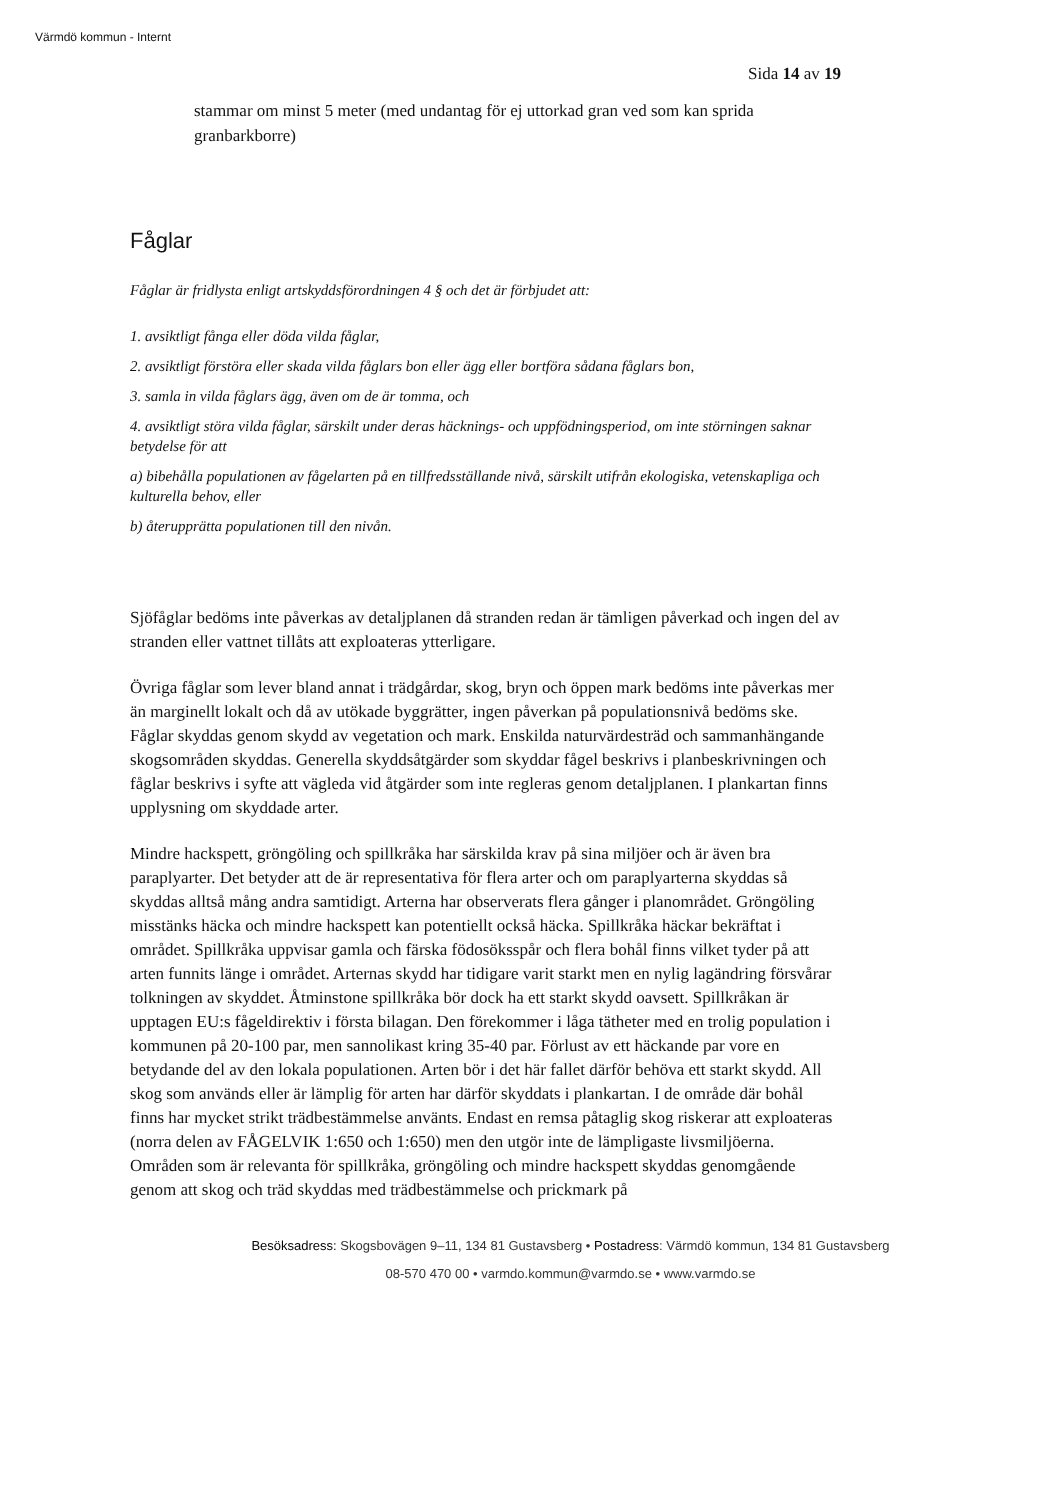Värmdö kommun - Internt
Sida 14 av 19
stammar om minst 5 meter (med undantag för ej uttorkad gran ved som kan sprida granbarkborre)
Fåglar
Fåglar är fridlysta enligt artskyddsförordningen 4 § och det är förbjudet att:
1. avsiktligt fånga eller döda vilda fåglar,
2. avsiktligt förstöra eller skada vilda fåglars bon eller ägg eller bortföra sådana fåglars bon,
3. samla in vilda fåglars ägg, även om de är tomma, och
4. avsiktligt störa vilda fåglar, särskilt under deras häcknings- och uppfödningsperiod, om inte störningen saknar betydelse för att
a) bibehålla populationen av fågelarten på en tillfredsställande nivå, särskilt utifrån ekologiska, vetenskapliga och kulturella behov, eller
b) återupprätta populationen till den nivån.
Sjöfåglar bedöms inte påverkas av detaljplanen då stranden redan är tämligen påverkad och ingen del av stranden eller vattnet tillåts att exploateras ytterligare.
Övriga fåglar som lever bland annat i trädgårdar, skog, bryn och öppen mark bedöms inte påverkas mer än marginellt lokalt och då av utökade byggrätter, ingen påverkan på populationsnivå bedöms ske. Fåglar skyddas genom skydd av vegetation och mark. Enskilda naturvärdesträd och sammanhängande skogsområden skyddas. Generella skyddsåtgärder som skyddar fågel beskrivs i planbeskrivningen och fåglar beskrivs i syfte att vägleda vid åtgärder som inte regleras genom detaljplanen. I plankartan finns upplysning om skyddade arter.
Mindre hackspett, gröngöling och spillkråka har särskilda krav på sina miljöer och är även bra paraplyarter. Det betyder att de är representativa för flera arter och om paraplyarterna skyddas så skyddas alltså mång andra samtidigt. Arterna har observerats flera gånger i planområdet. Gröngöling misstänks häcka och mindre hackspett kan potentiellt också häcka. Spillkråka häckar bekräftat i området. Spillkråka uppvisar gamla och färska födosöksspår och flera bohål finns vilket tyder på att arten funnits länge i området. Arternas skydd har tidigare varit starkt men en nylig lagändring försvårar tolkningen av skyddet. Åtminstone spillkråka bör dock ha ett starkt skydd oavsett. Spillkråkan är upptagen EU:s fågeldirektiv i första bilagan. Den förekommer i låga tätheter med en trolig population i kommunen på 20-100 par, men sannolikast kring 35-40 par. Förlust av ett häckande par vore en betydande del av den lokala populationen. Arten bör i det här fallet därför behöva ett starkt skydd. All skog som används eller är lämplig för arten har därför skyddats i plankartan. I de område där bohål finns har mycket strikt trädbestämmelse använts. Endast en remsa påtaglig skog riskerar att exploateras (norra delen av FÅGELVIK 1:650 och 1:650) men den utgör inte de lämpligaste livsmiljöerna. Områden som är relevanta för spillkråka, gröngöling och mindre hackspett skyddas genomgående genom att skog och träd skyddas med trädbestämmelse och prickmark på
Besöksadress: Skogsbovägen 9–11, 134 81 Gustavsberg • Postadress: Värmdö kommun, 134 81 Gustavsberg
08-570 470 00 • varmdo.kommun@varmdo.se • www.varmdo.se